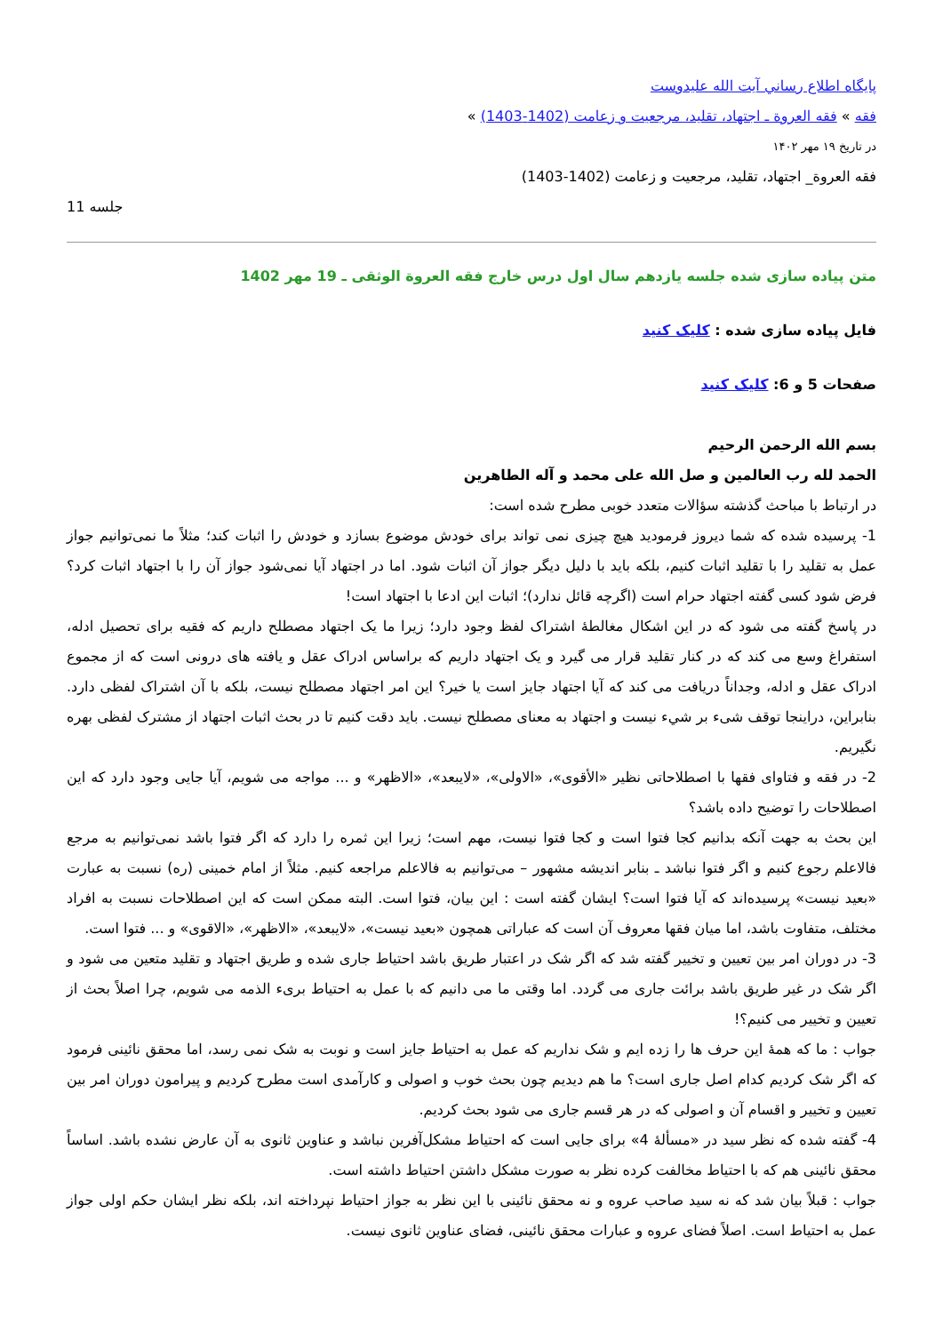پايگاه اطلاع رساني آيت الله عليدوست
فقه » فقه العروة ـ اجتهاد، تقلید، مرجعیت و زعامت (1402-1403) »
در تاريخ ۱۹ مهر ۱۴۰۲
فقه العروة_ اجتهاد، تقلید، مرجعیت و زعامت (1402-1403)
جلسه 11
متن پیاده سازی شده جلسه یازدهم سال اول درس خارج فقه العروة الوثقی ـ 19 مهر 1402
فایل پیاده سازی شده : کلیک کنید
صفحات 5 و 6: کلیک کنید
بسم الله الرحمن الرحیم
الحمد لله رب العالمین و صل الله علی محمد و آله الطاهرین
در ارتباط با مباحث گذشته سؤالات متعدد خوبی مطرح شده است:
1- پرسیده شده که شما دیروز فرمودید هیچ چیزی نمی تواند برای خودش موضوع بسازد و خودش را اثبات کند؛ مثلاً ما نمی‌توانیم جواز عمل به تقلید را با تقلید اثبات کنیم، بلکه باید با دلیل دیگر جواز آن اثبات شود. اما در اجتهاد آیا نمی‌شود جواز آن را با اجتهاد اثبات کرد؟ فرض شود کسی گفته اجتهاد حرام است (اگرچه قائل ندارد)؛ اثبات این ادعا با اجتهاد است!
در پاسخ گفته می شود که در این اشکال مغالطۀ اشتراک لفظ وجود دارد؛ زیرا ما یک اجتهاد مصطلح داریم که فقیه برای تحصیل ادله، استفراغ وسع می کند که در کنار تقلید قرار می گیرد و یک اجتهاد داریم که براساس ادراک عقل و یافته های درونی است که از مجموع ادراک عقل و ادله، وجداناً دریافت می کند که آیا اجتهاد جایز است یا خیر؟ این امر اجتهاد مصطلح نیست، بلکه با آن اشتراک لفظی دارد. بنابراین، دراینجا توقف شیء بر شيء نیست و اجتهاد به معنای مصطلح نیست. باید دقت کنیم تا در بحث اثبات اجتهاد از مشترک لفظی بهره نگیریم.
2- در فقه و فتاوای فقها با اصطلاحاتی نظیر «الأقوی»، «الاولی»، «لایبعد»، «الاظهر» و ... مواجه می شویم، آیا جایی وجود دارد که این اصطلاحات را توضیح داده باشد؟
این بحث به جهت آنکه بدانیم کجا فتوا است و کجا فتوا نیست، مهم است؛ زیرا این ثمره را دارد که اگر فتوا باشد نمی‌توانیم به مرجع فالاعلم رجوع کنیم و اگر فتوا نباشد ـ بنابر اندیشه مشهور – می‌توانیم به فالاعلم مراجعه کنیم. مثلاً از امام خمینی (ره) نسبت به عبارت «بعید نیست» پرسیده‌اند که آیا فتوا است؟ ایشان گفته است : این بیان، فتوا است. البته ممکن است که این اصطلاحات نسبت به افراد مختلف، متفاوت باشد، اما میان فقها معروف آن است که عباراتی همچون «بعید نیست»، «لایبعد»، «الاظهر»، «الاقوی» و ... فتوا است.
3- در دوران امر بین تعیین و تخییر گفته شد که اگر شک در اعتبار طریق باشد احتیاط جاری شده و طریق اجتهاد و تقلید متعین می شود و اگر شک در غیر طریق باشد برائت جاری می گردد. اما وقتی ما می دانیم که با عمل به احتیاط بریء الذمه می شویم، چرا اصلاً بحث از تعیین و تخییر می کنیم؟!
جواب : ما که همۀ این حرف ها را زده ایم و شک نداریم که عمل به احتیاط جایز است و نوبت به شک نمی رسد، اما محقق نائینی فرمود که اگر شک کردیم کدام اصل جاری است؟ ما هم دیدیم چون بحث خوب و اصولی و کارآمدی است مطرح کردیم و پیرامون دوران امر بین تعیین و تخییر و اقسام آن و اصولی که در هر قسم جاری می شود بحث کردیم.
4- گفته شده که نظر سید در «مسألۀ 4» برای جایی است که احتیاط مشکل‌آفرین نباشد و عناوین ثانوی به آن عارض نشده باشد. اساساً محقق نائینی هم که با احتیاط مخالفت کرده نظر به صورت مشکل داشتن احتیاط داشته است.
جواب : قبلاً بیان شد که نه سید صاحب عروه و نه محقق نائینی با این نظر به جواز احتیاط نپرداخته اند، بلکه نظر ایشان حکم اولی جواز عمل به احتیاط است. اصلاً فضای عروه و عبارات محقق نائینی، فضای عناوین ثانوی نیست.